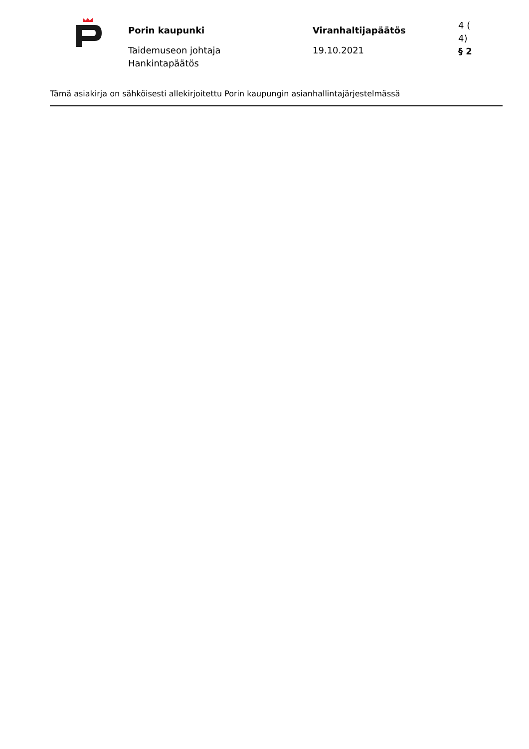Porin kaupunki
Taidemuseon johtaja
Hankintapäätös
Viranhaltijapäätös
19.10.2021
4 (
4)
§ 2
Tämä asiakirja on sähköisesti allekirjoitettu Porin kaupungin asianhallintajärjestelmässä